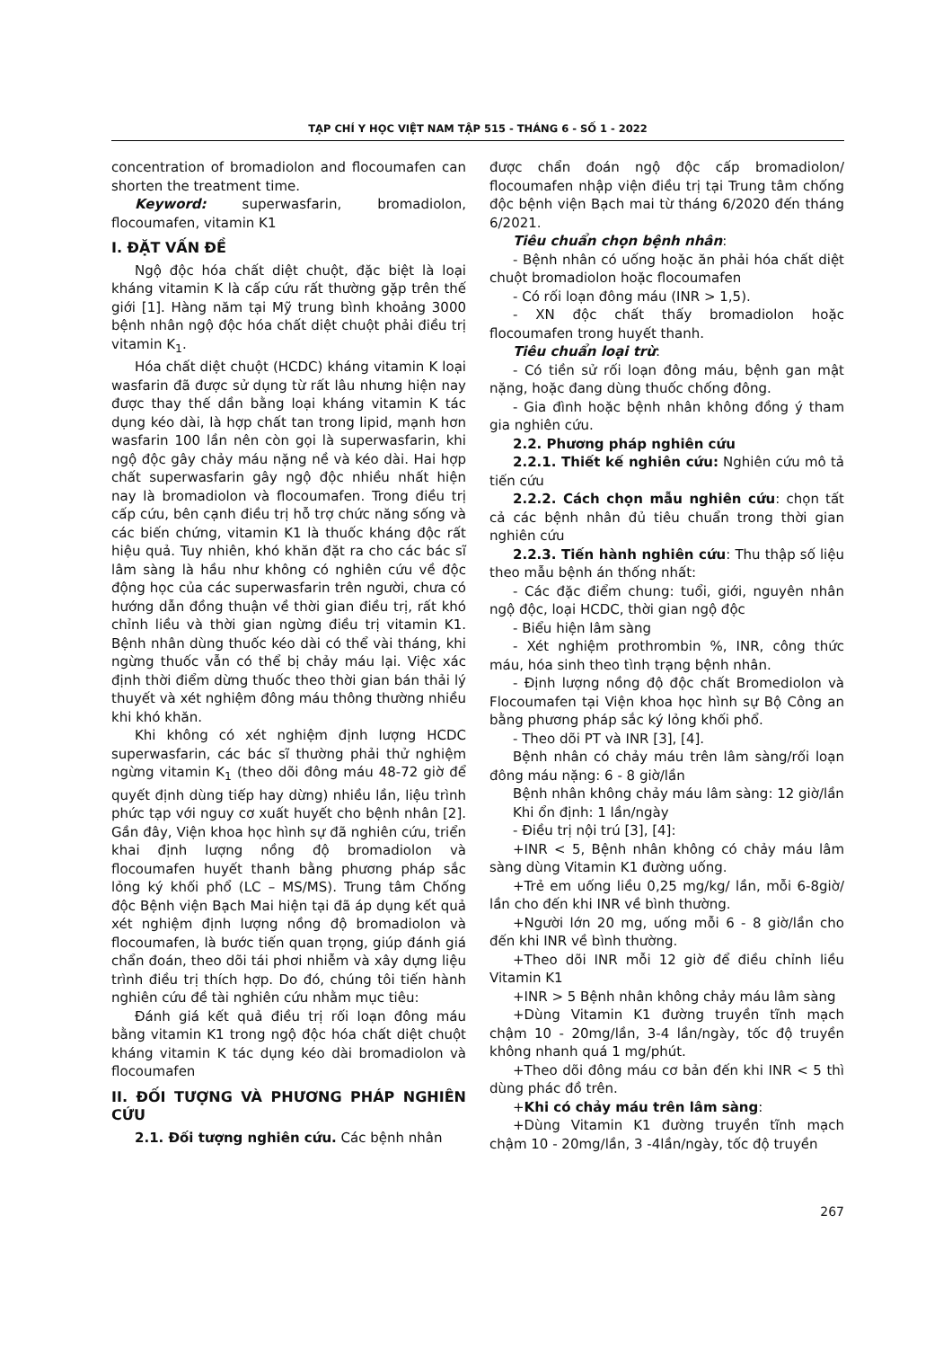TẠP CHÍ Y HỌC VIỆT NAM TẬP 515 - THÁNG 6 - SỐ 1 - 2022
concentration of bromadiolon and flocoumafen can shorten the treatment time.
Keyword: superwasfarin, bromadiolon, flocoumafen, vitamin K1
I. ĐẶT VẤN ĐỀ
Ngộ độc hóa chất diệt chuột, đặc biệt là loại kháng vitamin K là cấp cứu rất thường gặp trên thế giới [1]. Hàng năm tại Mỹ trung bình khoảng 3000 bệnh nhân ngộ độc hóa chất diệt chuột phải điều trị vitamin K<sub>1</sub>.
Hóa chất diệt chuột (HCDC) kháng vitamin K loại wasfarin đã được sử dụng từ rất lâu nhưng hiện nay được thay thế dần bằng loại kháng vitamin K tác dụng kéo dài, là hợp chất tan trong lipid, mạnh hơn wasfarin 100 lần nên còn gọi là superwasfarin, khi ngộ độc gây chảy máu nặng nề và kéo dài. Hai hợp chất superwasfarin gây ngộ độc nhiều nhất hiện nay là bromadiolon và flocoumafen. Trong điều trị cấp cứu, bên cạnh điều trị hỗ trợ chức năng sống và các biến chứng, vitamin K1 là thuốc kháng độc rất hiệu quả. Tuy nhiên, khó khăn đặt ra cho các bác sĩ lâm sàng là hầu như không có nghiên cứu về độc động học của các superwasfarin trên người, chưa có hướng dẫn đồng thuận về thời gian điều trị, rất khó chỉnh liều và thời gian ngừng điều trị vitamin K1. Bệnh nhân dùng thuốc kéo dài có thể vài tháng, khi ngừng thuốc vẫn có thể bị chảy máu lại. Việc xác định thời điểm dừng thuốc theo thời gian bán thải lý thuyết và xét nghiệm đông máu thông thường nhiều khi khó khăn.
Khi không có xét nghiệm định lượng HCDC superwasfarin, các bác sĩ thường phải thử nghiệm ngừng vitamin K<sub>1</sub> (theo dõi đông máu 48-72 giờ để quyết định dùng tiếp hay dừng) nhiều lần, liệu trình phức tạp với nguy cơ xuất huyết cho bệnh nhân [2]. Gần đây, Viện khoa học hình sự đã nghiên cứu, triển khai định lượng nồng độ bromadiolon và flocoumafen huyết thanh bằng phương pháp sắc lỏng ký khối phổ (LC – MS/MS). Trung tâm Chống độc Bệnh viện Bạch Mai hiện tại đã áp dụng kết quả xét nghiệm định lượng nồng độ bromadiolon và flocoumafen, là bước tiến quan trọng, giúp đánh giá chẩn đoán, theo dõi tái phơi nhiễm và xây dựng liệu trình điều trị thích hợp. Do đó, chúng tôi tiến hành nghiên cứu đề tài nghiên cứu nhằm mục tiêu:
Đánh giá kết quả điều trị rối loạn đông máu bằng vitamin K1 trong ngộ độc hóa chất diệt chuột kháng vitamin K tác dụng kéo dài bromadiolon và flocoumafen
II. ĐỐI TƯỢNG VÀ PHƯƠNG PHÁP NGHIÊN CỨU
2.1. Đối tượng nghiên cứu. Các bệnh nhân
được chẩn đoán ngộ độc cấp bromadiolon/ flocoumafen nhập viện điều trị tại Trung tâm chống độc bệnh viện Bạch mai từ tháng 6/2020 đến tháng 6/2021.
Tiêu chuẩn chọn bệnh nhân:
- Bệnh nhân có uống hoặc ăn phải hóa chất diệt chuột bromadiolon hoặc flocoumafen
- Có rối loạn đông máu (INR > 1,5).
- XN độc chất thấy bromadiolon hoặc flocoumafen trong huyết thanh.
Tiêu chuẩn loại trừ:
- Có tiền sử rối loạn đông máu, bệnh gan mật nặng, hoặc đang dùng thuốc chống đông.
- Gia đình hoặc bệnh nhân không đồng ý tham gia nghiên cứu.
2.2. Phương pháp nghiên cứu
2.2.1. Thiết kế nghiên cứu: Nghiên cứu mô tả tiến cứu
2.2.2. Cách chọn mẫu nghiên cứu: chọn tất cả các bệnh nhân đủ tiêu chuẩn trong thời gian nghiên cứu
2.2.3. Tiến hành nghiên cứu: Thu thập số liệu theo mẫu bệnh án thống nhất:
- Các đặc điểm chung: tuổi, giới, nguyên nhân ngộ độc, loại HCDC, thời gian ngộ độc
- Biểu hiện lâm sàng
- Xét nghiệm prothrombin %, INR, công thức máu, hóa sinh theo tình trạng bệnh nhân.
- Định lượng nồng độ độc chất Bromediolon và Flocoumafen tại Viện khoa học hình sự Bộ Công an bằng phương pháp sắc ký lỏng khối phổ.
- Theo dõi PT và INR [3], [4].
Bệnh nhân có chảy máu trên lâm sàng/rối loạn đông máu nặng: 6 - 8 giờ/lần
Bệnh nhân không chảy máu lâm sàng: 12 giờ/lần
Khi ổn định: 1 lần/ngày
- Điều trị nội trú [3], [4]:
+INR < 5, Bệnh nhân không có chảy máu lâm sàng dùng Vitamin K1 đường uống.
+Trẻ em uống liều 0,25 mg/kg/ lần, mỗi 6-8giờ/ lần cho đến khi INR về bình thường.
+Người lớn 20 mg, uống mỗi 6 - 8 giờ/lần cho đến khi INR về bình thường.
+Theo dõi INR mỗi 12 giờ để điều chỉnh liều Vitamin K1
+INR > 5 Bệnh nhân không chảy máu lâm sàng
+Dùng Vitamin K1 đường truyền tĩnh mạch chậm 10 - 20mg/lần, 3-4 lần/ngày, tốc độ truyền không nhanh quá 1 mg/phút.
+Theo dõi đông máu cơ bản đến khi INR < 5 thì dùng phác đồ trên.
+Khi có chảy máu trên lâm sàng:
+Dùng Vitamin K1 đường truyền tĩnh mạch chậm 10 - 20mg/lần, 3 -4lần/ngày, tốc độ truyền
267